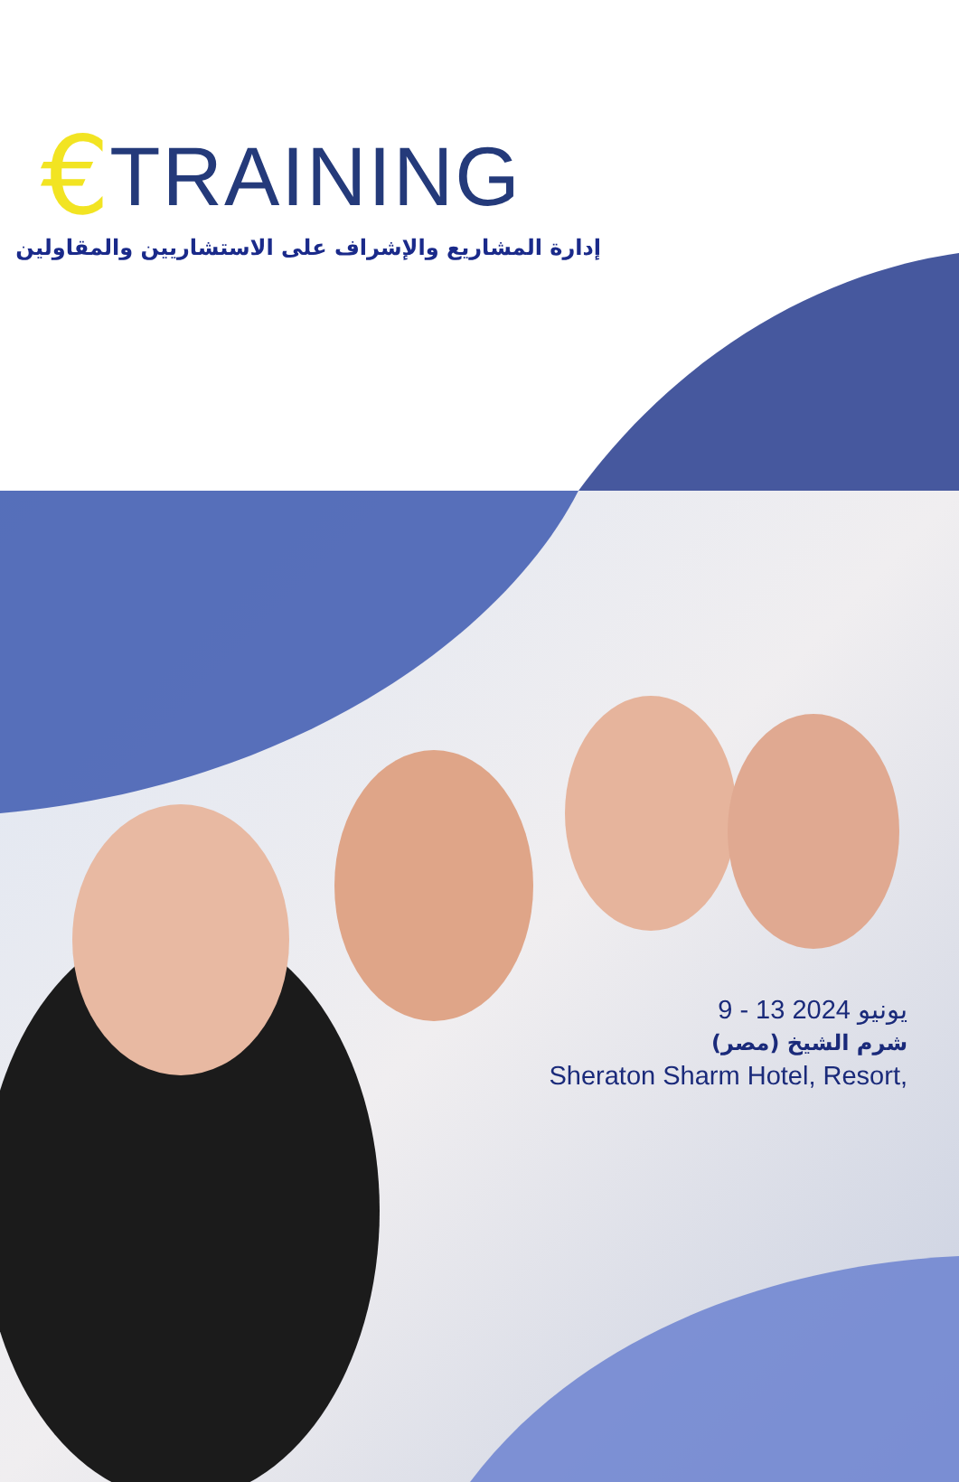€ TRAINING
إدارة المشاريع والإشراف على الاستشاريين والمقاولين
9 - 13 يونيو 2024
شرم الشيخ (مصر)
Sheraton Sharm Hotel, Resort,